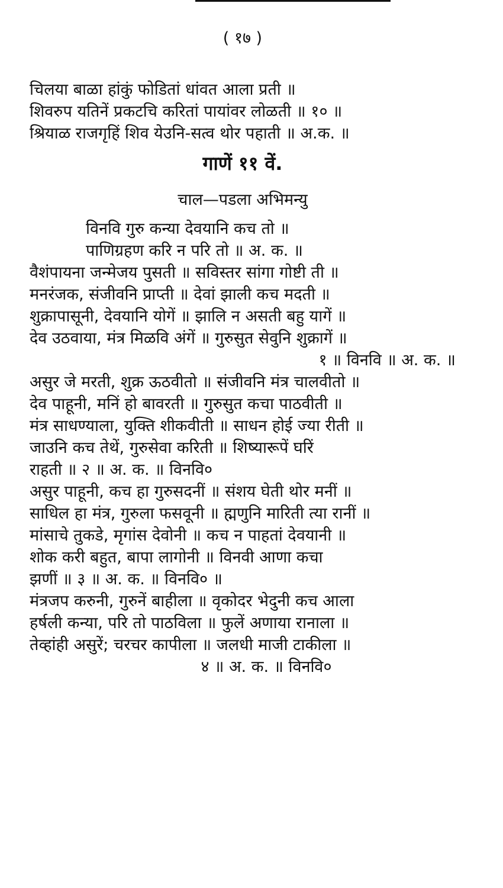( १७ )
चिलया बाळा हांकुं फोडितां धांवत आला प्रती ॥
शिवरुप यतिनें प्रकटचि करितां पायांवर लोळती ॥ १० ॥
श्रियाळ राजगृहिं शिव येउनि-सत्व थोर पहाती ॥ अ.क. ॥
गाणें ११ वें.
चाल—पडला अभिमन्यु
विनवि गुरु कन्या देवयानि कच तो ॥
पाणिग्रहण करि न परि तो ॥ अ. क. ॥
वैशंपायना जन्मेजय पुसती ॥ सविस्तर सांगा गोष्टी ती ॥
मनरंजक, संजीवनि प्राप्ती ॥ देवां झाली कच मदती ॥
शुक्रापासूनी, देवयानि योगें ॥ झालि न असती बहु यागें ॥
देव उठवाया, मंत्र मिळवि अंगें ॥ गुरुसुत सेवुनि शुक्रागें ॥
१ ॥ विनवि ॥ अ. क. ॥
असुर जे मरती, शुक्र ऊठवीतो ॥ संजीवनि मंत्र चालवीतो ॥
देव पाहूनी, मनिं हो बावरती ॥ गुरुसुत कचा पाठवीती ॥
मंत्र साधण्याला, युक्ति शीकवीती ॥ साधन होई ज्या रीती ॥
जाउनि कच तेथें, गुरुसेवा करिती ॥ शिष्यारूपें घरिं
राहती ॥ २ ॥ अ. क. ॥ विनवि०
असुर पाहूनी, कच हा गुरुसदनीं ॥ संशय घेती थोर मनीं ॥
साधिल हा मंत्र, गुरुला फसवूनी ॥ ह्मणुनि मारिती त्या रानीं ॥
मांसाचे तुकडे, मृगांस देवोनी ॥ कच न पाहतां देवयानी ॥
शोक करी बहुत, बापा लागोनी ॥ विनवी आणा कचा
झणीं ॥ ३ ॥ अ. क. ॥ विनवि० ॥
मंत्रजप करुनी, गुरुनें बाहीला ॥ वृकोदर भेदुनी कच आला
हर्षली कन्या, परि तो पाठविला ॥ फुलें अणाया रानाला ॥
तेव्हांही असुरें; चरचर कापीला ॥ जलधी माजी टाकीला ॥
४ ॥ अ. क. ॥ विनवि०